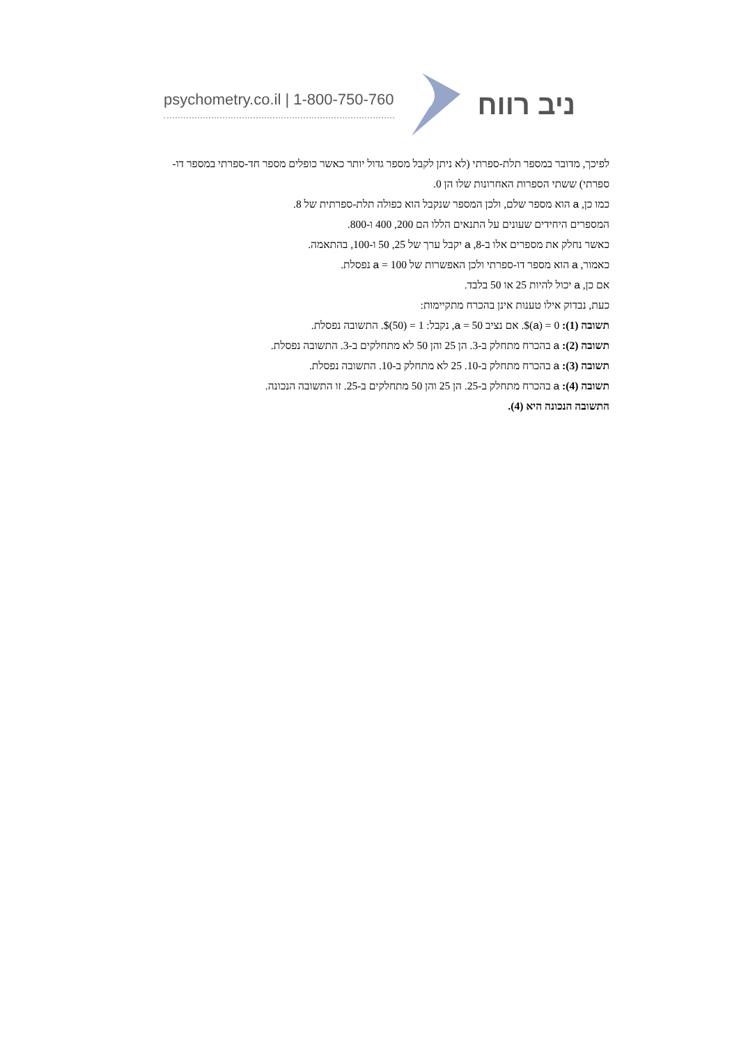psychometry.co.il | 1-800-750-760 ניב רווח
לפיכך, מדובר במספר תלת-ספרתי (לא ניתן לקבל מספר גדול יותר כאשר כופלים מספר חד-ספרתי במספר דו-ספרתי) ששתי הספרות האחרונות שלו הן 0.
כמו כן, a הוא מספר שלם, ולכן המספר שנקבל הוא כפולה תלת-ספרתית של 8.
המספרים היחידים שעונים על התנאים הללו הם 200, 400 ו-800.
כאשר נחלק את מספרים אלו ב-8, a יקבל ערך של 25, 50 ו-100, בהתאמה.
כאמור, a הוא מספר דו-ספרתי ולכן האפשרות של a = 100 נפסלת.
אם כן, a יכול להיות 25 או 50 בלבד.
כעת, נבדוק אילו טענות אינן בהכרח מתקיימות:
תשובה (1): $(a) = 0. אם נציב a = 50, נקבל: $(50) = 1. התשובה נפסלת.
תשובה (2): a בהכרח מתחלק ב-3. הן 25 והן 50 לא מתחלקים ב-3. התשובה נפסלת.
תשובה (3): a בהכרח מתחלק ב-10. 25 לא מתחלק ב-10. התשובה נפסלת.
תשובה (4): a בהכרח מתחלק ב-25. הן 25 והן 50 מתחלקים ב-25. זו התשובה הנכונה.
התשובה הנכונה היא (4).